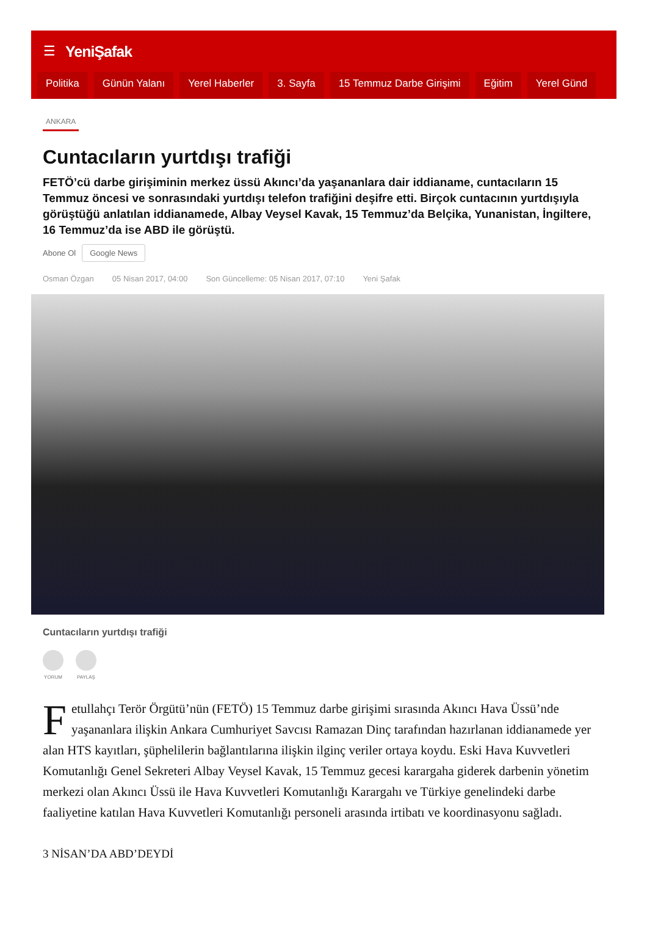☰ YeniŞafak
Politika Günün Yalanı Yerel Haberler 3. Sayfa 15 Temmuz Darbe Girişimi Eğitim Yerel Günd
ANKARA
Cuntacıların yurtdışı trafiği
FETÖ’cü darbe girişiminin merkez üssü Akıncı’da yaşananlara dair iddianame, cuntacıların 15 Temmuz öncesi ve sonrasındaki yurtdışı telefon trafiğini deşifre etti. Birçok cuntacının yurtdışıyla görüştüğü anlatılan iddianamede, Albay Veysel Kavak, 15 Temmuz’da Belçika, Yunanistan, İngiltere, 16 Temmuz’da ise ABD ile görüştü.
Abone Ol Google News
Osman Özgan 05 Nisan 2017, 04:00 Son Güncelleme: 05 Nisan 2017, 07:10 Yeni Şafak
Cuntacıların yurtdışı trafiği
YORUM PAYLAŞ
Fetullahçı Terör Örgütü’nün (FETÖ) 15 Temmuz darbe girişimi sırasında Akıncı Hava Üssü’nde yaşananlara ilişkin Ankara Cumhuriyet Savcısı Ramazan Dinç tarafından hazırlanan iddianamede yer alan HTS kayıtları, şüphelilerin bağlantılarına ilişkin ilginç veriler ortaya koydu. Eski Hava Kuvvetleri Komutanlığı Genel Sekreteri Albay Veysel Kavak, 15 Temmuz gecesi karargaha giderek darbenin yönetim merkezi olan Akıncı Üssü ile Hava Kuvvetleri Komutanlığı Karargahı ve Türkiye genelindeki darbe faaliyetine katılan Hava Kuvvetleri Komutanlığı personeli arasında irtibatı ve koordinasyonu sağladı.
3 NİSAN’DA ABD’DEYDİ